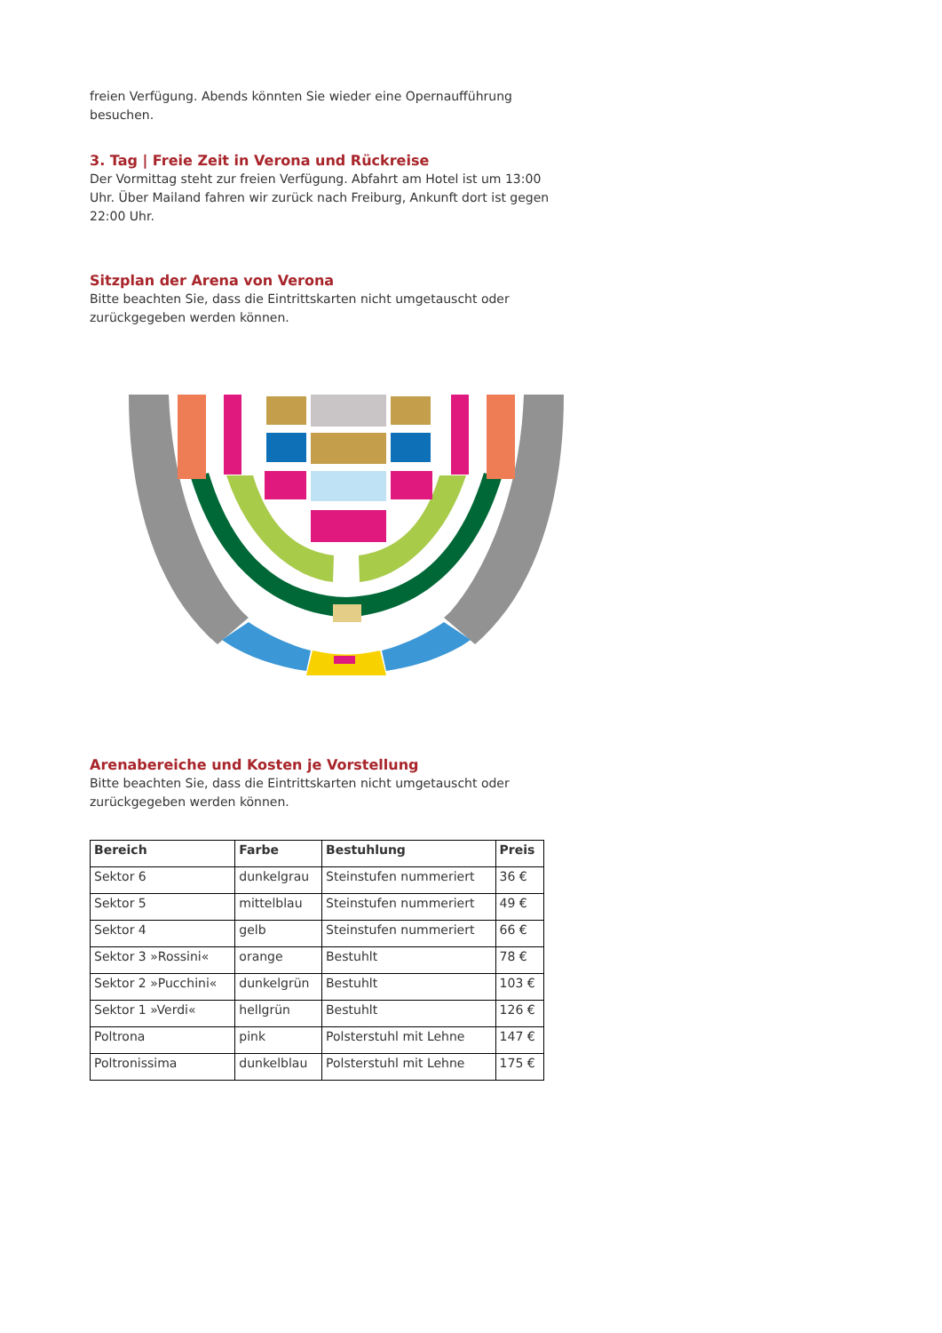freien Verfügung. Abends könnten Sie wieder eine Opernaufführung besuchen.
3. Tag | Freie Zeit in Verona und Rückreise
Der Vormittag steht zur freien Verfügung. Abfahrt am Hotel ist um 13:00 Uhr. Über Mailand fahren wir zurück nach Freiburg, Ankunft dort ist gegen 22:00 Uhr.
Sitzplan der Arena von Verona
Bitte beachten Sie, dass die Eintrittskarten nicht umgetauscht oder zurückgegeben werden können.
Arenabereiche und Kosten je Vorstellung
Bitte beachten Sie, dass die Eintrittskarten nicht umgetauscht oder zurückgegeben werden können.
| Bereich | Farbe | Bestuhlung | Preis |
| --- | --- | --- | --- |
| Sektor 6 | dunkelgrau | Steinstufen nummeriert | 36 € |
| Sektor 5 | mittelblau | Steinstufen nummeriert | 49 € |
| Sektor 4 | gelb | Steinstufen nummeriert | 66 € |
| Sektor 3 »Rossini« | orange | Bestuhlt | 78 € |
| Sektor 2 »Pucchini« | dunkelgrün | Bestuhlt | 103 € |
| Sektor 1 »Verdi« | hellgrün | Bestuhlt | 126 € |
| Poltrona | pink | Polsterstuhl mit Lehne | 147 € |
| Poltronissima | dunkelblau | Polsterstuhl mit Lehne | 175 € |